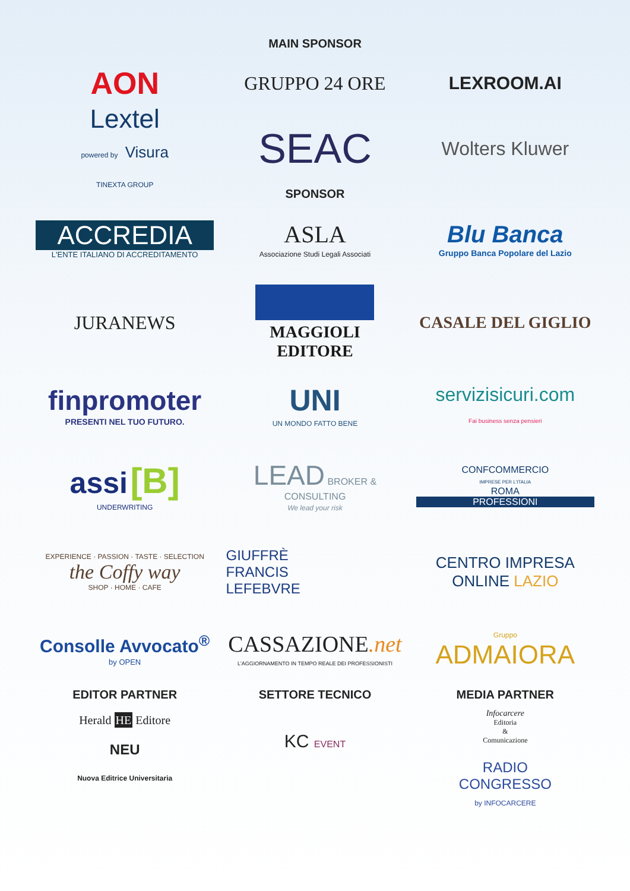MAIN SPONSOR
AON
GRUPPO 24 ORE LEXROOM.AI
Lextel
powered by Visura
TINEXTA GROUP
SEAC
Wolters Kluwer
SPONSOR
ACCREDIA
L'ENTE ITALIANO DI ACCREDITAMENTO
ASLA
Associazione Studi Legali Associati
Blu Banca
Gruppo Banca Popolare del Lazio
JURANEWS
MAGGIOLI
EDITORE
CASALE DEL GIGLIO
finpromoter
PRESENTI NEL TUO FUTURO.
UNI
UN MONDO FATTO BENE
servizisicuri.com
Fai business senza pensieri
assi [B]
UNDERWRITING
LEAD BROKER & CONSULTING
We lead your risk
CONFCOMMERCIO
IMPRESE PER L'ITALIA
ROMA
PROFESSIONI
EXPERIENCE · PASSION · TASTE · SELECTION
the Coffy way
SHOP · HOME · CAFE
GIUFFRÈ
FRANCIS
LEFEBVRE
CENTRO IMPRESA ONLINE LAZIO
Consolle Avvocato<sup>®</sup>
by OPEN
CASSAZIONE.net
L'AGGIORNAMENTO IN TEMPO REALE DEI PROFESSIONISTI
Gruppo
ADMAIORA
EDITOR PARTNER
Herald HE Editore
NEU
Nuova Editrice Universitaria
SETTORE TECNICO
KC EVENT
MEDIA PARTNER
Infocarcere
Editoria
&
Comunicazione
RADIO
CONGRESSO
by INFOCARCERE